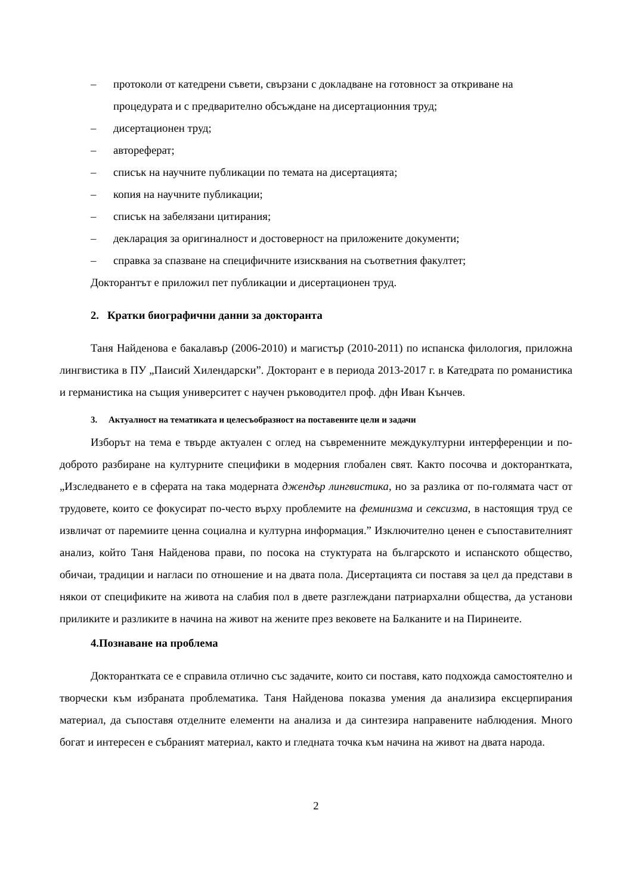– протоколи от катедрени съвети, свързани с докладване на готовност за откриване на процедурата и с предварително обсъждане на дисертационния труд;
– дисертационен труд;
– автореферат;
– списък на научните публикации по темата на дисертацията;
– копия на научните публикации;
– списък на забелязани цитирания;
– декларация за оригиналност и достоверност на приложените документи;
– справка за спазване на специфичните изисквания на съответния факултет;
Докторантът е приложил пет публикации и дисертационен труд.
2. Кратки биографични данни за докторанта
Таня Найденова е бакалавър (2006-2010) и магистър (2010-2011) по испанска филология, приложна лингвистика в ПУ „Паисий Хилендарски”. Докторант е в периода 2013-2017 г. в Катедрата по романистика и германистика на същия университет с научен ръководител проф. дфн Иван Кънчев.
3. Актуалност на тематиката и целесъобразност на поставените цели и задачи
Изборът на тема е твърде актуален с оглед на съвременните междукултурни интерференции и по-доброто разбиране на културните специфики в модерния глобален свят. Както посочва и докторантката, „Изследването е в сферата на така модерната джендър лингвистика, но за разлика от по-голямата част от трудовете, които се фокусират по-често върху проблемите на феминизма и сексизма, в настоящия труд се извличат от паремиите ценна социална и културна информация.” Изключително ценен е съпоставителният анализ, който Таня Найденова прави, по посока на стуктурата на българското и испанското общество, обичаи, традиции и нагласи по отношение и на двата пола. Дисертацията си поставя за цел да представи в някои от спецификите на живота на слабия пол в двете разглеждани патриархални общества, да установи приликите и разликите в начина на живот на жените през вековете на Балканите и на Пиринеите.
4.Познаване на проблема
Докторантката се е справила отлично със задачите, които си поставя, като подхожда самостоятелно и творчески към избраната проблематика. Таня Найденова показва умения да анализира ексцерпирания материал, да съпоставя отделните елементи на анализа и да синтезира направените наблюдения. Много богат и интересен е събраният материал, както и гледната точка към начина на живот на двата народа.
2